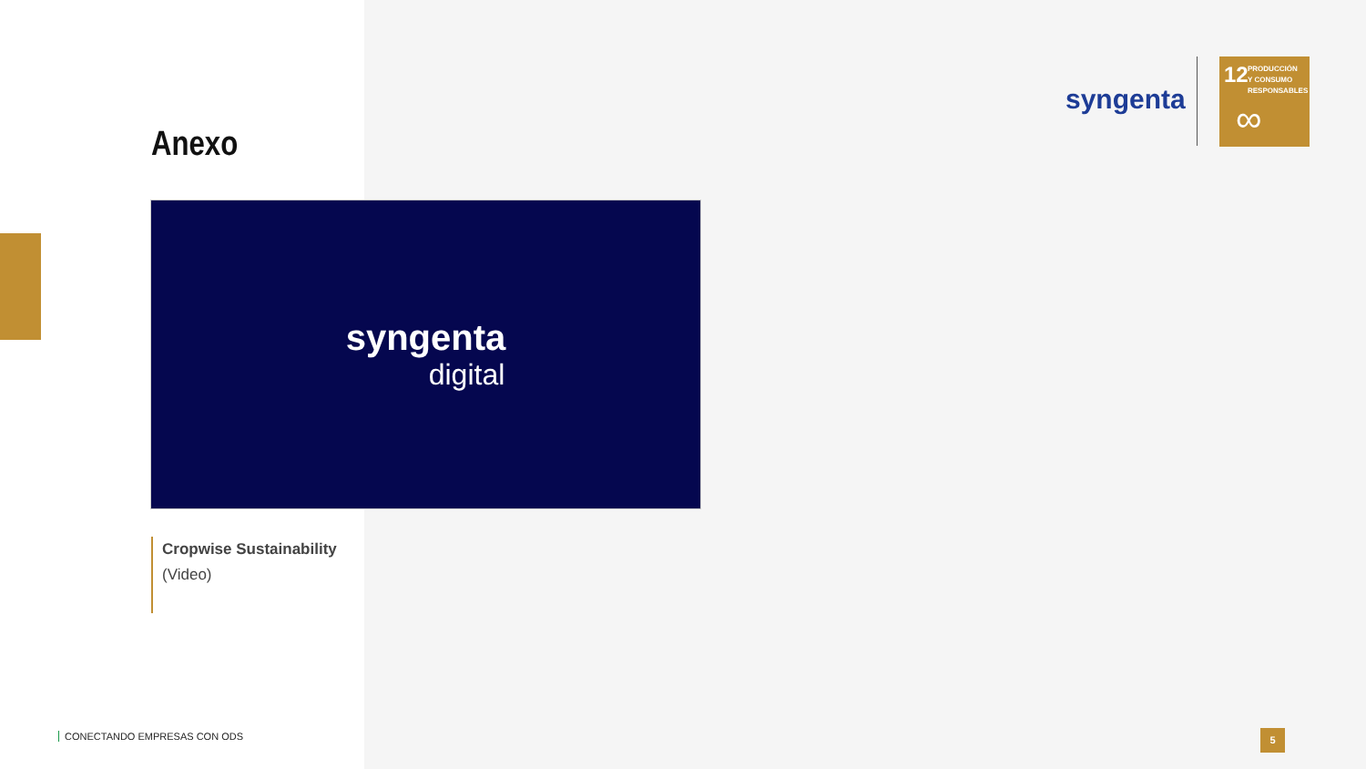syngenta
12
PRODUCCIÓN
Y CONSUMO
RESPONSABLES
∞
Anexo
syngenta
digital
Cropwise Sustainability
(Video)
CONECTANDO EMPRESAS CON ODS 5